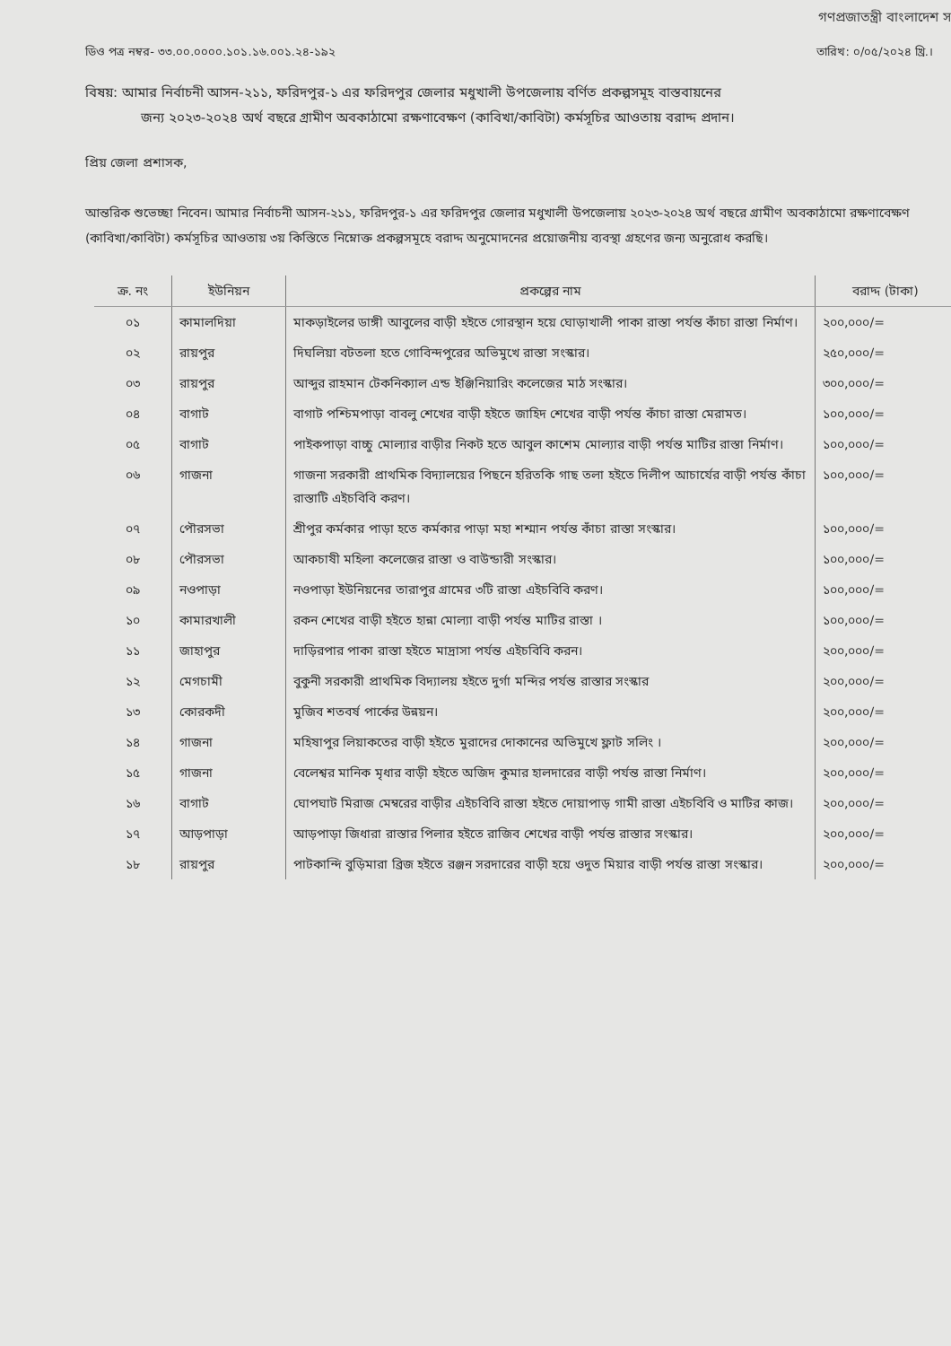গণপ্রজাতন্ত্রী বাংলাদেশ স
ডিও পত্র নম্বর- ৩৩.০০.০০০০.১০১.১৬.০০১.২৪-১৯২ তারিখ: ০/০৫/২০২৪ খ্রি.।
বিষয়: আমার নির্বাচনী আসন-২১১, ফরিদপুর-১ এর ফরিদপুর জেলার মধুখালী উপজেলায় বর্ণিত প্রকল্পসমূহ বাস্তবায়নের
জন্য ২০২৩-২০২৪ অর্থ বছরে গ্রামীণ অবকাঠামো রক্ষণাবেক্ষণ (কাবিখা/কাবিটা) কর্মসূচির আওতায় বরাদ্দ প্রদান।
প্রিয় জেলা প্রশাসক,
আন্তরিক শুভেচ্ছা নিবেন। আমার নির্বাচনী আসন-২১১, ফরিদপুর-১ এর ফরিদপুর জেলার মধুখালী উপজেলায় ২০২৩-২০২৪ অর্থ বছরে গ্রামীণ অবকাঠামো রক্ষণাবেক্ষণ (কাবিখা/কাবিটা) কর্মসূচির আওতায় ৩য় কিস্তিতে নিম্নোক্ত প্রকল্পসমূহে বরাদ্দ অনুমোদনের প্রয়োজনীয় ব্যবস্থা গ্রহণের জন্য অনুরোধ করছি।
| ক্র. নং | ইউনিয়ন | প্রকল্পের নাম | বরাদ্দ (টাকা) |
| --- | --- | --- | --- |
| ০১ | কামালদিয়া | মাকড়াইলের ডাঙ্গী আবুলের বাড়ী হইতে গোরস্থান হয়ে ঘোড়াখালী পাকা রাস্তা পর্যন্ত কাঁচা রাস্তা নির্মাণ। | ২০০,০০০/= |
| ০২ | রায়পুর | দিঘলিয়া বটতলা হতে গোবিন্দপুরের অভিমুখে রাস্তা সংস্কার। | ২৫০,০০০/= |
| ০৩ | রায়পুর | আব্দুর রাহমান টেকনিক্যাল এন্ড ইঞ্জিনিয়ারিং কলেজের মাঠ সংস্কার। | ৩০০,০০০/= |
| ০৪ | বাগাট | বাগাট পশ্চিমপাড়া বাবলু শেখের বাড়ী হইতে জাহিদ শেখের বাড়ী পর্যন্ত কাঁচা রাস্তা মেরামত। | ১০০,০০০/= |
| ০৫ | বাগাট | পাইকপাড়া বাচ্চু মোল্যার বাড়ীর নিকট হতে আবুল কাশেম মোল্যার বাড়ী পর্যন্ত মাটির রাস্তা নির্মাণ। | ১০০,০০০/= |
| ০৬ | গাজনা | গাজনা সরকারী প্রাথমিক বিদ্যালয়ের পিছনে হরিতকি গাছ তলা হইতে দিলীপ আচার্যের বাড়ী পর্যন্ত কাঁচা রাস্তাটি এইচবিবি করণ। | ১০০,০০০/= |
| ০৭ | পৌরসভা | শ্রীপুর কর্মকার পাড়া হতে কর্মকার পাড়া মহা শশ্মান পর্যন্ত কাঁচা রাস্তা সংস্কার। | ১০০,০০০/= |
| ০৮ | পৌরসভা | আকচাষী মহিলা কলেজের রাস্তা ও বাউন্ডারী সংস্কার। | ১০০,০০০/= |
| ০৯ | নওপাড়া | নওপাড়া ইউনিয়নের তারাপুর গ্রামের ৩টি রাস্তা এইচবিবি করণ। | ১০০,০০০/= |
| ১০ | কামারখালী | রকন শেখের বাড়ী হইতে হান্না মোল্যা বাড়ী পর্যন্ত মাটির রাস্তা । | ১০০,০০০/= |
| ১১ | জাহাপুর | দাড়িরপার পাকা রাস্তা হইতে মাদ্রাসা পর্যন্ত এইচবিবি করন। | ২০০,০০০/= |
| ১২ | মেগচামী | বুকুনী সরকারী প্রাথমিক বিদ্যালয় হইতে দুর্গা মন্দির পর্যন্ত রাস্তার সংস্কার | ২০০,০০০/= |
| ১৩ | কোরকদী | মুজিব শতবর্ষ পার্কের উন্নয়ন। | ২০০,০০০/= |
| ১৪ | গাজনা | মহিষাপুর লিয়াকতের বাড়ী হইতে মুরাদের দোকানের অভিমুখে ফ্লাট সলিং । | ২০০,০০০/= |
| ১৫ | গাজনা | বেলেশ্বর মানিক মৃধার বাড়ী হইতে অজিদ কুমার হালদারের বাড়ী পর্যন্ত রাস্তা নির্মাণ। | ২০০,০০০/= |
| ১৬ | বাগাট | ঘোপঘাট মিরাজ মেম্বরের বাড়ীর এইচবিবি রাস্তা হইতে দোয়াপাড় গামী রাস্তা এইচবিবি ও মাটির কাজ। | ২০০,০০০/= |
| ১৭ | আড়পাড়া | আড়পাড়া জিধারা রাস্তার পিলার হইতে রাজিব শেখের বাড়ী পর্যন্ত রাস্তার সংস্কার। | ২০০,০০০/= |
| ১৮ | রায়পুর | পাটকান্দি বুড়িমারা ব্রিজ হইতে রঞ্জন সরদারের বাড়ী হয়ে ওদুত মিয়ার বাড়ী পর্যন্ত রাস্তা সংস্কার। | ২০০,০০০/= |